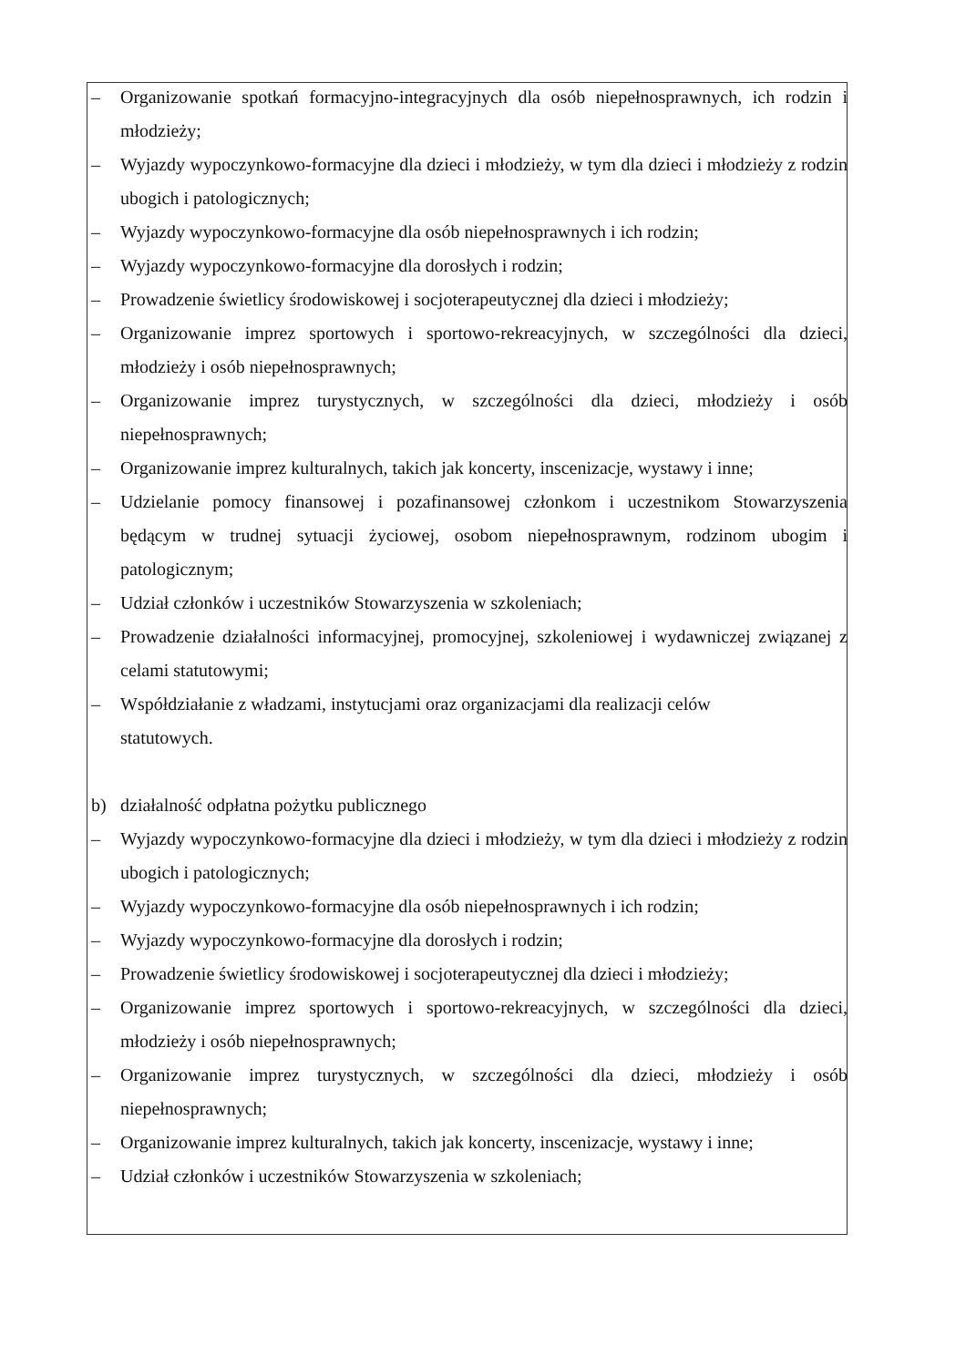– Organizowanie spotkań formacyjno-integracyjnych dla osób niepełnosprawnych, ich rodzin i młodzieży;
– Wyjazdy wypoczynkowo-formacyjne dla dzieci i młodzieży, w tym dla dzieci i młodzieży z rodzin ubogich i patologicznych;
– Wyjazdy wypoczynkowo-formacyjne dla osób niepełnosprawnych i ich rodzin;
– Wyjazdy wypoczynkowo-formacyjne dla dorosłych i rodzin;
– Prowadzenie świetlicy środowiskowej i socjoterapeutycznej dla dzieci i młodzieży;
– Organizowanie imprez sportowych i sportowo-rekreacyjnych, w szczególności dla dzieci, młodzieży i osób niepełnosprawnych;
– Organizowanie imprez turystycznych, w szczególności dla dzieci, młodzieży i osób niepełnosprawnych;
– Organizowanie imprez kulturalnych, takich jak koncerty, inscenizacje, wystawy i inne;
– Udzielanie pomocy finansowej i pozafinansowej członkom i uczestnikom Stowarzyszenia będącym w trudnej sytuacji życiowej, osobom niepełnosprawnym, rodzinom ubogim i patologicznym;
– Udział członków i uczestników Stowarzyszenia w szkoleniach;
– Prowadzenie działalności informacyjnej, promocyjnej, szkoleniowej i wydawniczej związanej z celami statutowymi;
– Współdziałanie z władzami, instytucjami oraz organizacjami dla realizacji celów
statutowych.
b) działalność odpłatna pożytku publicznego
– Wyjazdy wypoczynkowo-formacyjne dla dzieci i młodzieży, w tym dla dzieci i młodzieży z rodzin ubogich i patologicznych;
– Wyjazdy wypoczynkowo-formacyjne dla osób niepełnosprawnych i ich rodzin;
– Wyjazdy wypoczynkowo-formacyjne dla dorosłych i rodzin;
– Prowadzenie świetlicy środowiskowej i socjoterapeutycznej dla dzieci i młodzieży;
– Organizowanie imprez sportowych i sportowo-rekreacyjnych, w szczególności dla dzieci, młodzieży i osób niepełnosprawnych;
– Organizowanie imprez turystycznych, w szczególności dla dzieci, młodzieży i osób niepełnosprawnych;
– Organizowanie imprez kulturalnych, takich jak koncerty, inscenizacje, wystawy i inne;
– Udział członków i uczestników Stowarzyszenia w szkoleniach;